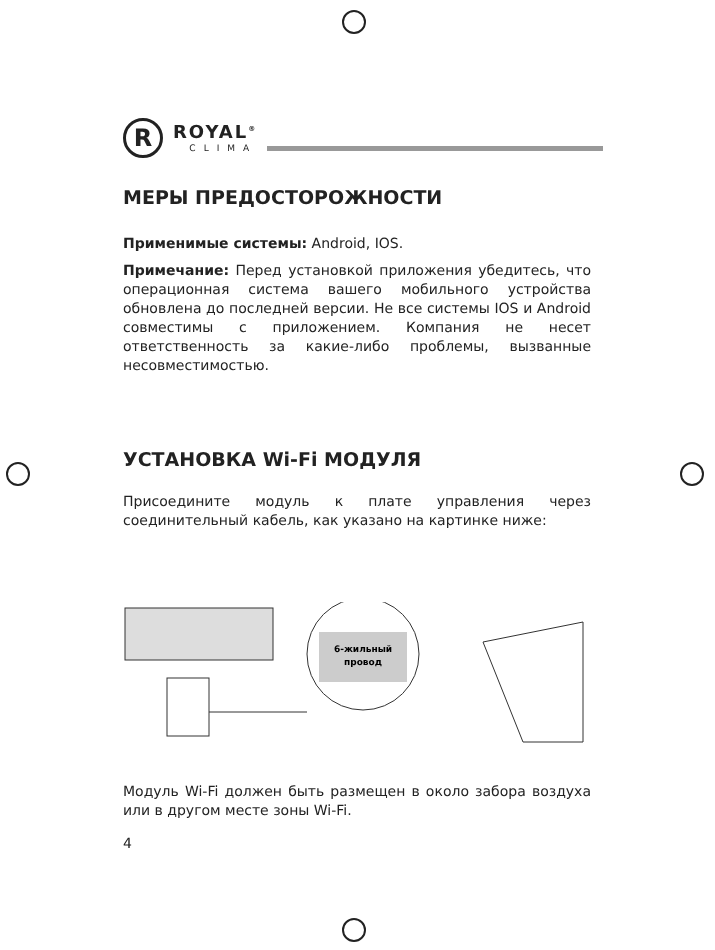R
ROYAL<sup>®</sup>
CLIMA
МЕРЫ ПРЕДОСТОРОЖНОСТИ
Применимые системы: Android, IOS.
Примечание: Перед установкой приложения убедитесь, что операционная система вашего мобильного устройства обновлена до последней версии. Не все системы IOS и Android совместимы с приложением. Компания не несет ответственность за какие-либо проблемы, вызванные несовместимостью.
УСТАНОВКА Wi-Fi МОДУЛЯ
Присоедините модуль к плате управления через соединительный кабель, как указано на картинке ниже:
6-жильный
провод
Модуль Wi-Fi должен быть размещен в около забора воздуха или в другом месте зоны Wi-Fi.
4